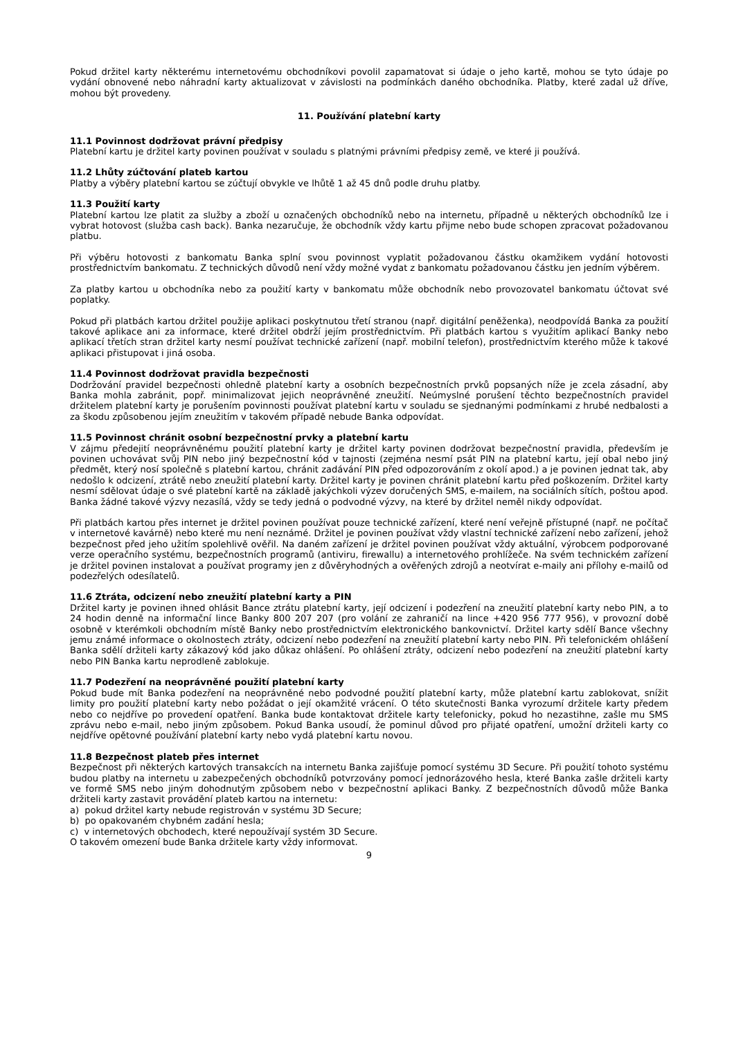Pokud držitel karty některému internetovému obchodníkovi povolil zapamatovat si údaje o jeho kartě, mohou se tyto údaje po vydání obnovené nebo náhradní karty aktualizovat v závislosti na podmínkách daného obchodníka. Platby, které zadal už dříve, mohou být provedeny.
11. Používání platební karty
11.1 Povinnost dodržovat právní předpisy
Platební kartu je držitel karty povinen používat v souladu s platnými právními předpisy země, ve které ji používá.
11.2 Lhůty zúčtování plateb kartou
Platby a výběry platební kartou se zúčtují obvykle ve lhůtě 1 až 45 dnů podle druhu platby.
11.3 Použití karty
Platební kartou lze platit za služby a zboží u označených obchodníků nebo na internetu, případně u některých obchodníků lze i vybrat hotovost (služba cash back). Banka nezaručuje, že obchodník vždy kartu přijme nebo bude schopen zpracovat požadovanou platbu.
Při výběru hotovosti z bankomatu Banka splní svou povinnost vyplatit požadovanou částku okamžikem vydání hotovosti prostřednictvím bankomatu. Z technických důvodů není vždy možné vydat z bankomatu požadovanou částku jen jedním výběrem.
Za platby kartou u obchodníka nebo za použití karty v bankomatu může obchodník nebo provozovatel bankomatu účtovat své poplatky.
Pokud při platbách kartou držitel použije aplikaci poskytnutou třetí stranou (např. digitální peněženka), neodpovídá Banka za použití takové aplikace ani za informace, které držitel obdrží jejím prostřednictvím. Při platbách kartou s využitím aplikací Banky nebo aplikací třetích stran držitel karty nesmí používat technické zařízení (např. mobilní telefon), prostřednictvím kterého může k takové aplikaci přistupovat i jiná osoba.
11.4 Povinnost dodržovat pravidla bezpečnosti
Dodržování pravidel bezpečnosti ohledně platební karty a osobních bezpečnostních prvků popsaných níže je zcela zásadní, aby Banka mohla zabránit, popř. minimalizovat jejich neoprávněné zneužití. Neúmyslné porušení těchto bezpečnostních pravidel držitelem platební karty je porušením povinnosti používat platební kartu v souladu se sjednanými podmínkami z hrubé nedbalosti a za škodu způsobenou jejím zneužitím v takovém případě nebude Banka odpovídat.
11.5 Povinnost chránit osobní bezpečnostní prvky a platební kartu
V zájmu předejití neoprávněnému použití platební karty je držitel karty povinen dodržovat bezpečnostní pravidla, především je povinen uchovávat svůj PIN nebo jiný bezpečnostní kód v tajnosti (zejména nesmí psát PIN na platební kartu, její obal nebo jiný předmět, který nosí společně s platební kartou, chránit zadávání PIN před odpozorováním z okolí apod.) a je povinen jednat tak, aby nedošlo k odcizení, ztrátě nebo zneužití platební karty. Držitel karty je povinen chránit platební kartu před poškozením. Držitel karty nesmí sdělovat údaje o své platební kartě na základě jakýchkoli výzev doručených SMS, e-mailem, na sociálních sítích, poštou apod. Banka žádné takové výzvy nezasílá, vždy se tedy jedná o podvodné výzvy, na které by držitel neměl nikdy odpovídat.
Při platbách kartou přes internet je držitel povinen používat pouze technické zařízení, které není veřejně přístupné (např. ne počítač v internetové kavárně) nebo které mu není neznámé. Držitel je povinen používat vždy vlastní technické zařízení nebo zařízení, jehož bezpečnost před jeho užitím spolehlivě ověřil. Na daném zařízení je držitel povinen používat vždy aktuální, výrobcem podporované verze operačního systému, bezpečnostních programů (antiviru, firewallu) a internetového prohlížeče. Na svém technickém zařízení je držitel povinen instalovat a používat programy jen z důvěryhodných a ověřených zdrojů a neotvírat e-maily ani přílohy e-mailů od podezřelých odesílatelů.
11.6 Ztráta, odcizení nebo zneužití platební karty a PIN
Držitel karty je povinen ihned ohlásit Bance ztrátu platební karty, její odcizení i podezření na zneužití platební karty nebo PIN, a to 24 hodin denně na informační lince Banky 800 207 207 (pro volání ze zahraničí na lince +420 956 777 956), v provozní době osobně v kterémkoli obchodním místě Banky nebo prostřednictvím elektronického bankovnictví. Držitel karty sdělí Bance všechny jemu známé informace o okolnostech ztráty, odcizení nebo podezření na zneužití platební karty nebo PIN. Při telefonickém ohlášení Banka sdělí držiteli karty zákazový kód jako důkaz ohlášení. Po ohlášení ztráty, odcizení nebo podezření na zneužití platební karty nebo PIN Banka kartu neprodleně zablokuje.
11.7 Podezření na neoprávněné použití platební karty
Pokud bude mít Banka podezření na neoprávněné nebo podvodné použití platební karty, může platební kartu zablokovat, snížit limity pro použití platební karty nebo požádat o její okamžité vrácení. O této skutečnosti Banka vyrozumí držitele karty předem nebo co nejdříve po provedení opatření. Banka bude kontaktovat držitele karty telefonicky, pokud ho nezastihne, zašle mu SMS zprávu nebo e-mail, nebo jiným způsobem. Pokud Banka usoudí, že pominul důvod pro přijaté opatření, umožní držiteli karty co nejdříve opětovné používání platební karty nebo vydá platební kartu novou.
11.8 Bezpečnost plateb přes internet
Bezpečnost při některých kartových transakcích na internetu Banka zajišťuje pomocí systému 3D Secure. Při použití tohoto systému budou platby na internetu u zabezpečených obchodníků potvrzovány pomocí jednorázového hesla, které Banka zašle držiteli karty ve formě SMS nebo jiným dohodnutým způsobem nebo v bezpečnostní aplikaci Banky. Z bezpečnostních důvodů může Banka držiteli karty zastavit provádění plateb kartou na internetu:
a) pokud držitel karty nebude registrován v systému 3D Secure;
b) po opakovaném chybném zadání hesla;
c) v internetových obchodech, které nepoužívají systém 3D Secure.
O takovém omezení bude Banka držitele karty vždy informovat.
9